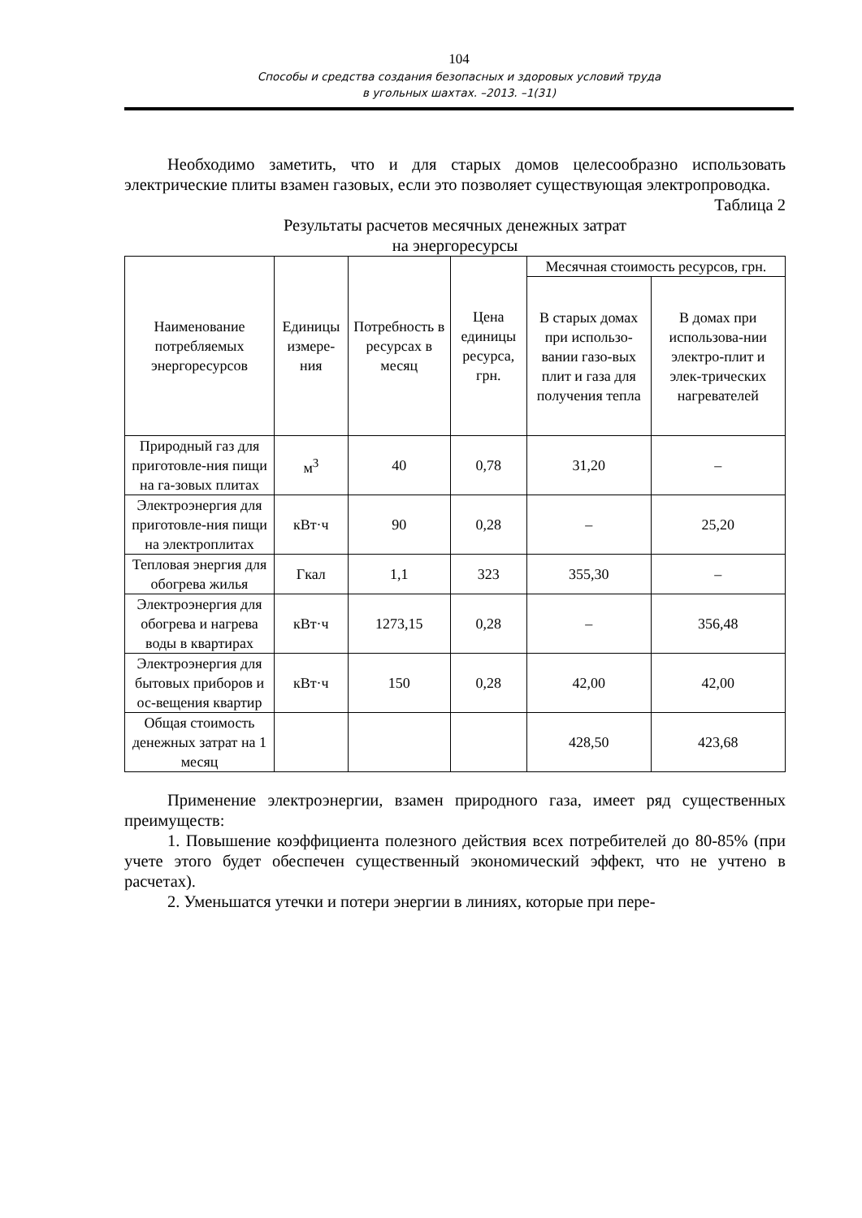104
Способы и средства создания безопасных и здоровых условий труда
в угольных шахтах. –2013. –1(31)
Необходимо заметить, что и для старых домов целесообразно использовать электрические плиты взамен газовых, если это позволяет существующая электропроводка.
Таблица 2
Результаты расчетов месячных денежных затрат
на энергоресурсы
| Наименование потребляемых энергоресурсов | Единицы измере-ния | Потребность в ресурсах в месяц | Цена единицы ресурса, грн. | Месячная стоимость ресурсов, грн. | |
| --- | --- | --- | --- | --- | --- |
| | | | | В старых домах при использо-вании газо-вых плит и газа для получения тепла | В домах при использова-нии электро-плит и элек-трических нагревателей |
| Природный газ для приготовле-ния пищи на га-зовых плитах | м<sup>3</sup> | 40 | 0,78 | 31,20 | – |
| Электроэнергия для приготовле-ния пищи на электроплитах | кВт·ч | 90 | 0,28 | – | 25,20 |
| Тепловая энергия для обогрева жилья | Гкал | 1,1 | 323 | 355,30 | – |
| Электроэнергия для обогрева и нагрева воды в квартирах | кВт·ч | 1273,15 | 0,28 | – | 356,48 |
| Электроэнергия для бытовых приборов и ос-вещения квартир | кВт·ч | 150 | 0,28 | 42,00 | 42,00 |
| Общая стоимость денежных затрат на 1 месяц | | | | 428,50 | 423,68 |
Применение электроэнергии, взамен природного газа, имеет ряд существенных преимуществ:
1. Повышение коэффициента полезного действия всех потребителей до 80-85% (при учете этого будет обеспечен существенный экономический эффект, что не учтено в расчетах).
2. Уменьшатся утечки и потери энергии в линиях, которые при пере-